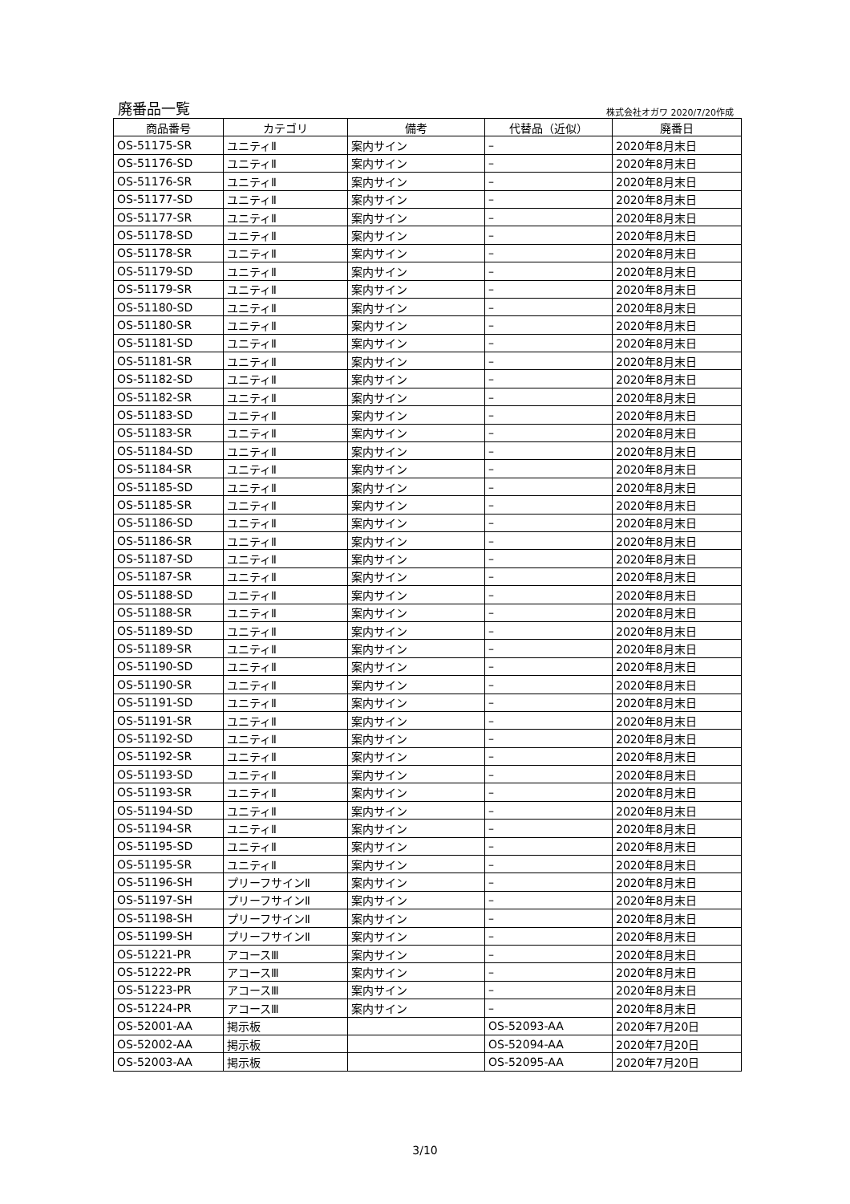廃番品一覧 株式会社オガワ 2020/7/20作成
| 商品番号 | カテゴリ | 備考 | 代替品（近似） | 廃番日 |
| --- | --- | --- | --- | --- |
| OS-51175-SR | ユニティⅡ | 案内サイン | – | 2020年8月末日 |
| OS-51176-SD | ユニティⅡ | 案内サイン | – | 2020年8月末日 |
| OS-51176-SR | ユニティⅡ | 案内サイン | – | 2020年8月末日 |
| OS-51177-SD | ユニティⅡ | 案内サイン | – | 2020年8月末日 |
| OS-51177-SR | ユニティⅡ | 案内サイン | – | 2020年8月末日 |
| OS-51178-SD | ユニティⅡ | 案内サイン | – | 2020年8月末日 |
| OS-51178-SR | ユニティⅡ | 案内サイン | – | 2020年8月末日 |
| OS-51179-SD | ユニティⅡ | 案内サイン | – | 2020年8月末日 |
| OS-51179-SR | ユニティⅡ | 案内サイン | – | 2020年8月末日 |
| OS-51180-SD | ユニティⅡ | 案内サイン | – | 2020年8月末日 |
| OS-51180-SR | ユニティⅡ | 案内サイン | – | 2020年8月末日 |
| OS-51181-SD | ユニティⅡ | 案内サイン | – | 2020年8月末日 |
| OS-51181-SR | ユニティⅡ | 案内サイン | – | 2020年8月末日 |
| OS-51182-SD | ユニティⅡ | 案内サイン | – | 2020年8月末日 |
| OS-51182-SR | ユニティⅡ | 案内サイン | – | 2020年8月末日 |
| OS-51183-SD | ユニティⅡ | 案内サイン | – | 2020年8月末日 |
| OS-51183-SR | ユニティⅡ | 案内サイン | – | 2020年8月末日 |
| OS-51184-SD | ユニティⅡ | 案内サイン | – | 2020年8月末日 |
| OS-51184-SR | ユニティⅡ | 案内サイン | – | 2020年8月末日 |
| OS-51185-SD | ユニティⅡ | 案内サイン | – | 2020年8月末日 |
| OS-51185-SR | ユニティⅡ | 案内サイン | – | 2020年8月末日 |
| OS-51186-SD | ユニティⅡ | 案内サイン | – | 2020年8月末日 |
| OS-51186-SR | ユニティⅡ | 案内サイン | – | 2020年8月末日 |
| OS-51187-SD | ユニティⅡ | 案内サイン | – | 2020年8月末日 |
| OS-51187-SR | ユニティⅡ | 案内サイン | – | 2020年8月末日 |
| OS-51188-SD | ユニティⅡ | 案内サイン | – | 2020年8月末日 |
| OS-51188-SR | ユニティⅡ | 案内サイン | – | 2020年8月末日 |
| OS-51189-SD | ユニティⅡ | 案内サイン | – | 2020年8月末日 |
| OS-51189-SR | ユニティⅡ | 案内サイン | – | 2020年8月末日 |
| OS-51190-SD | ユニティⅡ | 案内サイン | – | 2020年8月末日 |
| OS-51190-SR | ユニティⅡ | 案内サイン | – | 2020年8月末日 |
| OS-51191-SD | ユニティⅡ | 案内サイン | – | 2020年8月末日 |
| OS-51191-SR | ユニティⅡ | 案内サイン | – | 2020年8月末日 |
| OS-51192-SD | ユニティⅡ | 案内サイン | – | 2020年8月末日 |
| OS-51192-SR | ユニティⅡ | 案内サイン | – | 2020年8月末日 |
| OS-51193-SD | ユニティⅡ | 案内サイン | – | 2020年8月末日 |
| OS-51193-SR | ユニティⅡ | 案内サイン | – | 2020年8月末日 |
| OS-51194-SD | ユニティⅡ | 案内サイン | – | 2020年8月末日 |
| OS-51194-SR | ユニティⅡ | 案内サイン | – | 2020年8月末日 |
| OS-51195-SD | ユニティⅡ | 案内サイン | – | 2020年8月末日 |
| OS-51195-SR | ユニティⅡ | 案内サイン | – | 2020年8月末日 |
| OS-51196-SH | プリーフサインⅡ | 案内サイン | – | 2020年8月末日 |
| OS-51197-SH | プリーフサインⅡ | 案内サイン | – | 2020年8月末日 |
| OS-51198-SH | プリーフサインⅡ | 案内サイン | – | 2020年8月末日 |
| OS-51199-SH | プリーフサインⅡ | 案内サイン | – | 2020年8月末日 |
| OS-51221-PR | アコースⅢ | 案内サイン | – | 2020年8月末日 |
| OS-51222-PR | アコースⅢ | 案内サイン | – | 2020年8月末日 |
| OS-51223-PR | アコースⅢ | 案内サイン | – | 2020年8月末日 |
| OS-51224-PR | アコースⅢ | 案内サイン | – | 2020年8月末日 |
| OS-52001-AA | 掲示板 | | OS-52093-AA | 2020年7月20日 |
| OS-52002-AA | 掲示板 | | OS-52094-AA | 2020年7月20日 |
| OS-52003-AA | 掲示板 | | OS-52095-AA | 2020年7月20日 |
3/10